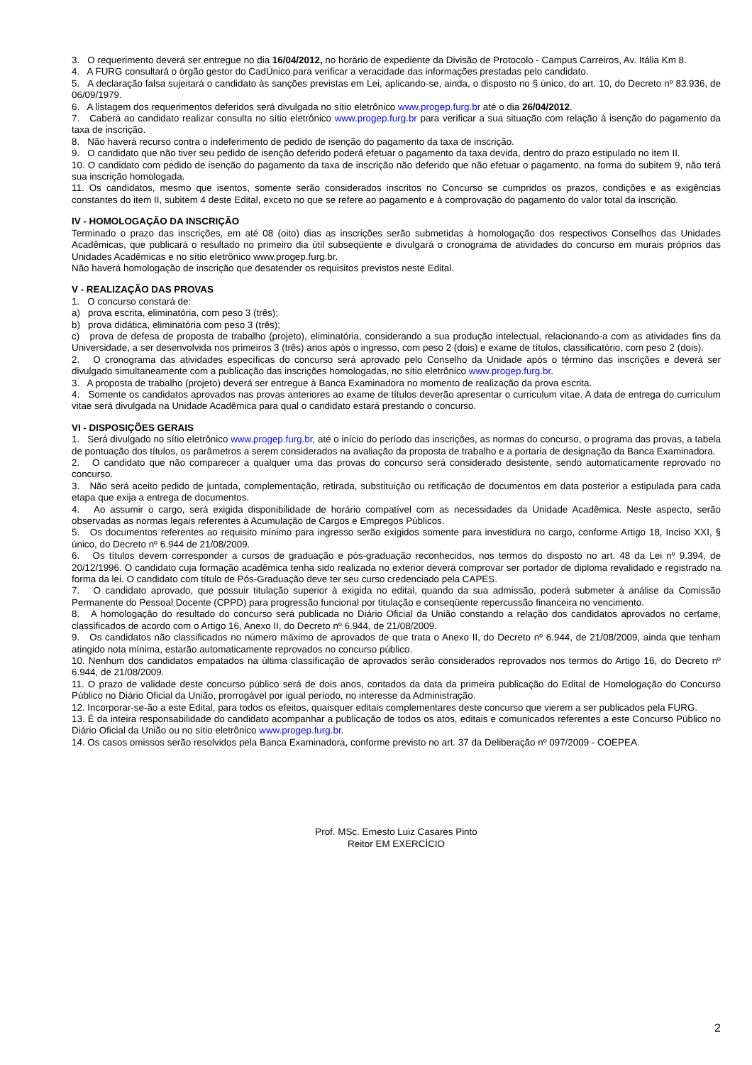3. O requerimento deverá ser entregue no dia 16/04/2012, no horário de expediente da Divisão de Protocolo - Campus Carreiros, Av. Itália Km 8.
4. A FURG consultará o órgão gestor do CadÚnico para verificar a veracidade das informações prestadas pelo candidato.
5. A declaração falsa sujeitará o candidato às sanções previstas em Lei, aplicando-se, ainda, o disposto no § único, do art. 10, do Decreto nº 83.936, de 06/09/1979.
6. A listagem dos requerimentos deferidos será divulgada no sítio eletrônico www.progep.furg.br até o dia 26/04/2012.
7. Caberá ao candidato realizar consulta no sítio eletrônico www.progep.furg.br para verificar a sua situação com relação à isenção do pagamento da taxa de inscrição.
8. Não haverá recurso contra o indeferimento de pedido de isenção do pagamento da taxa de inscrição.
9. O candidato que não tiver seu pedido de isenção deferido poderá efetuar o pagamento da taxa devida, dentro do prazo estipulado no item II.
10. O candidato com pedido de isenção do pagamento da taxa de inscrição não deferido que não efetuar o pagamento, na forma do subitem 9, não terá sua inscrição homologada.
11. Os candidatos, mesmo que isentos, somente serão considerados inscritos no Concurso se cumpridos os prazos, condições e as exigências constantes do item II, subitem 4 deste Edital, exceto no que se refere ao pagamento e à comprovação do pagamento do valor total da inscrição.
IV - HOMOLOGAÇÃO DA INSCRIÇÃO
Terminado o prazo das inscrições, em até 08 (oito) dias as inscrições serão submetidas à homologação dos respectivos Conselhos das Unidades Acadêmicas, que publicará o resultado no primeiro dia útil subseqüente e divulgará o cronograma de atividades do concurso em murais próprios das Unidades Acadêmicas e no sítio eletrônico www.progep.furg.br.
Não haverá homologação de inscrição que desatender os requisitos previstos neste Edital.
V - REALIZAÇÃO DAS PROVAS
1. O concurso constará de:
a) prova escrita, eliminatória, com peso 3 (três);
b) prova didática, eliminatória com peso 3 (três);
c) prova de defesa de proposta de trabalho (projeto), eliminatória, considerando a sua produção intelectual, relacionando-a com as atividades fins da Universidade, a ser desenvolvida nos primeiros 3 (três) anos após o ingresso, com peso 2 (dois) e exame de títulos, classificatório, com peso 2 (dois).
2. O cronograma das atividades específicas do concurso será aprovado pelo Conselho da Unidade após o término das inscrições e deverá ser divulgado simultaneamente com a publicação das inscrições homologadas, no sítio eletrônico www.progep.furg.br.
3. A proposta de trabalho (projeto) deverá ser entregue à Banca Examinadora no momento de realização da prova escrita.
4. Somente os candidatos aprovados nas provas anteriores ao exame de títulos deverão apresentar o curriculum vitae. A data de entrega do curriculum vitae será divulgada na Unidade Acadêmica para qual o candidato estará prestando o concurso.
VI - DISPOSIÇÕES GERAIS
1. Será divulgado no sítio eletrônico www.progep.furg.br, até o início do período das inscrições, as normas do concurso, o programa das provas, a tabela de pontuação dos títulos, os parâmetros a serem considerados na avaliação da proposta de trabalho e a portaria de designação da Banca Examinadora.
2. O candidato que não comparecer a qualquer uma das provas do concurso será considerado desistente, sendo automaticamente reprovado no concurso.
3. Não será aceito pedido de juntada, complementação, retirada, substituição ou retificação de documentos em data posterior a estipulada para cada etapa que exija a entrega de documentos.
4. Ao assumir o cargo, será exigida disponibilidade de horário compatível com as necessidades da Unidade Acadêmica. Neste aspecto, serão observadas as normas legais referentes à Acumulação de Cargos e Empregos Públicos.
5. Os documentos referentes ao requisito mínimo para ingresso serão exigidos somente para investidura no cargo, conforme Artigo 18, Inciso XXI, § único, do Decreto nº 6.944 de 21/08/2009.
6. Os títulos devem corresponder a cursos de graduação e pós-graduação reconhecidos, nos termos do disposto no art. 48 da Lei nº 9.394, de 20/12/1996. O candidato cuja formação acadêmica tenha sido realizada no exterior deverá comprovar ser portador de diploma revalidado e registrado na forma da lei. O candidato com título de Pós-Graduação deve ter seu curso credenciado pela CAPES.
7. O candidato aprovado, que possuir titulação superior à exigida no edital, quando da sua admissão, poderá submeter à análise da Comissão Permanente do Pessoal Docente (CPPD) para progressão funcional por titulação e conseqüente repercussão financeira no vencimento.
8. A homologação do resultado do concurso será publicada no Diário Oficial da União constando a relação dos candidatos aprovados no certame, classificados de acordo com o Artigo 16, Anexo II, do Decreto nº 6.944, de 21/08/2009.
9. Os candidatos não classificados no número máximo de aprovados de que trata o Anexo II, do Decreto nº 6.944, de 21/08/2009, ainda que tenham atingido nota mínima, estarão automaticamente reprovados no concurso público.
10. Nenhum dos candidatos empatados na última classificação de aprovados serão considerados reprovados nos termos do Artigo 16, do Decreto nº 6.944, de 21/08/2009.
11. O prazo de validade deste concurso público será de dois anos, contados da data da primeira publicação do Edital de Homologação do Concurso Público no Diário Oficial da União, prorrogável por igual período, no interesse da Administração.
12. Incorporar-se-ão a este Edital, para todos os efeitos, quaisquer editais complementares deste concurso que vierem a ser publicados pela FURG.
13. É da inteira responsabilidade do candidato acompanhar a publicação de todos os atos, editais e comunicados referentes a este Concurso Público no Diário Oficial da União ou no sítio eletrônico www.progep.furg.br.
14. Os casos omissos serão resolvidos pela Banca Examinadora, conforme previsto no art. 37 da Deliberação nº 097/2009 - COEPEA.
Prof. MSc. Ernesto Luiz Casares Pinto
Reitor EM EXERCÍCIO
2